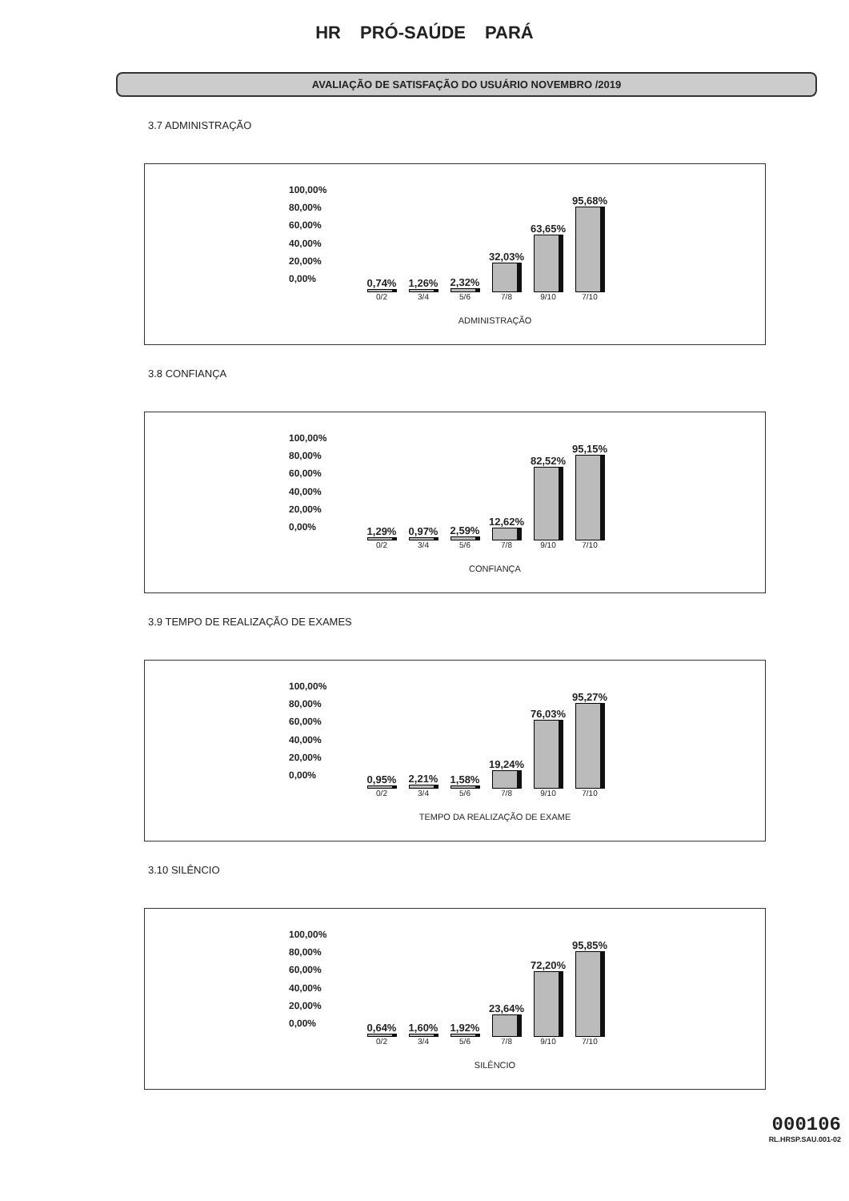HR PRÓ-SAÚDE PARÁ
AVALIAÇÃO DE SATISFAÇÃO DO USUÁRIO NOVEMBRO /2019
3.7 ADMINISTRAÇÃO
100,00%
80,00%
60,00%
40,00%
20,00%
0,00%
0,74%
1,26%
2,32%
32,03%
63,65%
95,68%
0/2 3/4 5/6 7/8 9/10 7/10
ADMINISTRAÇÃO
3.8 CONFIANÇA
100,00%
80,00%
60,00%
40,00%
20,00%
0,00%
1,29%
0,97%
2,59%
12,62%
82,52%
95,15%
0/2 3/4 5/6 7/8 9/10 7/10
CONFIANÇA
3.9 TEMPO DE REALIZAÇÃO DE EXAMES
100,00%
80,00%
60,00%
40,00%
20,00%
0,00%
0,95%
2,21%
1,58%
19,24%
76,03%
95,27%
0/2 3/4 5/6 7/8 9/10 7/10
TEMPO DA REALIZAÇÃO DE EXAME
3.10 SILÊNCIO
100,00%
80,00%
60,00%
40,00%
20,00%
0,00%
0,64%
1,60%
1,92%
23,64%
72,20%
95,85%
0/2 3/4 5/6 7/8 9/10 7/10
SILÊNCIO
000106
RL.HRSP.SAU.001-02